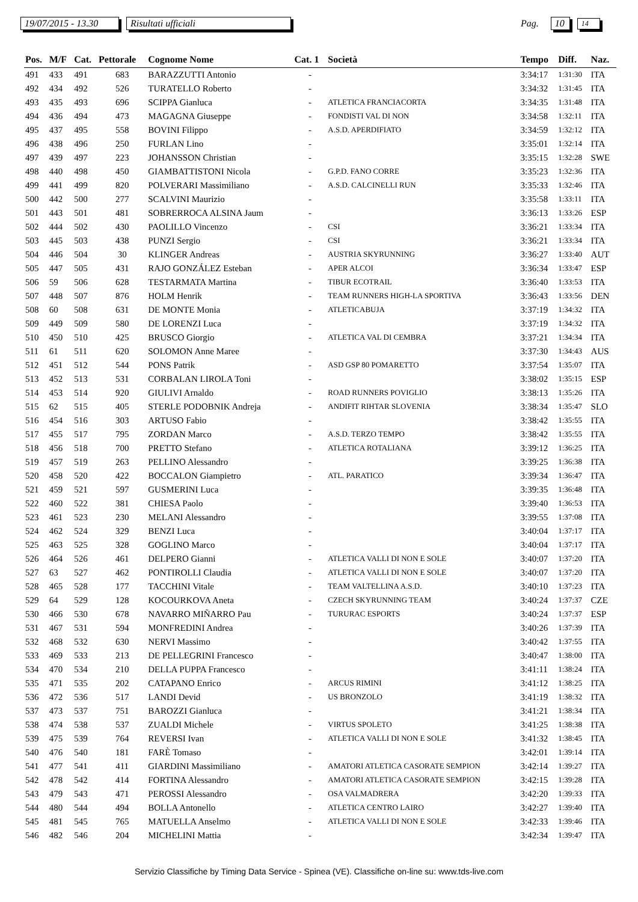19/07/2015 - 13.30 Risultati ufficiali Pag. 10 14
| Pos. | M/F | Cat. | Pettorale | Cognome Nome | Cat. 1 | Società | Tempo | Diff. | Naz. |
| --- | --- | --- | --- | --- | --- | --- | --- | --- | --- |
| 491 | 433 | 491 | 683 | BARAZZUTTI Antonio | - | | 3:34:17 | 1:31:30 | ITA |
| 492 | 434 | 492 | 526 | TURATELLO Roberto | - | | 3:34:32 | 1:31:45 | ITA |
| 493 | 435 | 493 | 696 | SCIPPA Gianluca | - | ATLETICA FRANCIACORTA | 3:34:35 | 1:31:48 | ITA |
| 494 | 436 | 494 | 473 | MAGAGNA Giuseppe | - | FONDISTI VAL DI NON | 3:34:58 | 1:32:11 | ITA |
| 495 | 437 | 495 | 558 | BOVINI Filippo | - | A.S.D. APERDIFIATO | 3:34:59 | 1:32:12 | ITA |
| 496 | 438 | 496 | 250 | FURLAN Lino | - | | 3:35:01 | 1:32:14 | ITA |
| 497 | 439 | 497 | 223 | JOHANSSON Christian | - | | 3:35:15 | 1:32:28 | SWE |
| 498 | 440 | 498 | 450 | GIAMBATTISTONI Nicola | - | G.P.D. FANO CORRE | 3:35:23 | 1:32:36 | ITA |
| 499 | 441 | 499 | 820 | POLVERARI Massimiliano | - | A.S.D. CALCINELLI RUN | 3:35:33 | 1:32:46 | ITA |
| 500 | 442 | 500 | 277 | SCALVINI Maurizio | - | | 3:35:58 | 1:33:11 | ITA |
| 501 | 443 | 501 | 481 | SOBRERROCA ALSINA Jaum | - | | 3:36:13 | 1:33:26 | ESP |
| 502 | 444 | 502 | 430 | PAOLILLO Vincenzo | - | CSI | 3:36:21 | 1:33:34 | ITA |
| 503 | 445 | 503 | 438 | PUNZI Sergio | - | CSI | 3:36:21 | 1:33:34 | ITA |
| 504 | 446 | 504 | 30 | KLINGER Andreas | - | AUSTRIA SKYRUNNING | 3:36:27 | 1:33:40 | AUT |
| 505 | 447 | 505 | 431 | RAJO GONZÁLEZ Esteban | - | APER ALCOI | 3:36:34 | 1:33:47 | ESP |
| 506 | 59 | 506 | 628 | TESTARMATA Martina | - | TIBUR ECOTRAIL | 3:36:40 | 1:33:53 | ITA |
| 507 | 448 | 507 | 876 | HOLM Henrik | - | TEAM RUNNERS HIGH-LA SPORTIVA | 3:36:43 | 1:33:56 | DEN |
| 508 | 60 | 508 | 631 | DE MONTE Monia | - | ATLETICABUJA | 3:37:19 | 1:34:32 | ITA |
| 509 | 449 | 509 | 580 | DE LORENZI Luca | - | | 3:37:19 | 1:34:32 | ITA |
| 510 | 450 | 510 | 425 | BRUSCO Giorgio | - | ATLETICA VAL DI CEMBRA | 3:37:21 | 1:34:34 | ITA |
| 511 | 61 | 511 | 620 | SOLOMON Anne Maree | - | | 3:37:30 | 1:34:43 | AUS |
| 512 | 451 | 512 | 544 | PONS Patrik | - | ASD GSP 80 POMARETTO | 3:37:54 | 1:35:07 | ITA |
| 513 | 452 | 513 | 531 | CORBALAN LIROLA Toni | - | | 3:38:02 | 1:35:15 | ESP |
| 514 | 453 | 514 | 920 | GIULIVI Arnaldo | - | ROAD RUNNERS POVIGLIO | 3:38:13 | 1:35:26 | ITA |
| 515 | 62 | 515 | 405 | STERLE PODOBNIK Andreja | - | ANDIFIT RIHTAR SLOVENIA | 3:38:34 | 1:35:47 | SLO |
| 516 | 454 | 516 | 303 | ARTUSO Fabio | - | | 3:38:42 | 1:35:55 | ITA |
| 517 | 455 | 517 | 795 | ZORDAN Marco | - | A.S.D. TERZO TEMPO | 3:38:42 | 1:35:55 | ITA |
| 518 | 456 | 518 | 700 | PRETTO Stefano | - | ATLETICA ROTALIANA | 3:39:12 | 1:36:25 | ITA |
| 519 | 457 | 519 | 263 | PELLINO Alessandro | - | | 3:39:25 | 1:36:38 | ITA |
| 520 | 458 | 520 | 422 | BOCCALON Giampietro | - | ATL. PARATICO | 3:39:34 | 1:36:47 | ITA |
| 521 | 459 | 521 | 597 | GUSMERINI Luca | - | | 3:39:35 | 1:36:48 | ITA |
| 522 | 460 | 522 | 381 | CHIESA Paolo | - | | 3:39:40 | 1:36:53 | ITA |
| 523 | 461 | 523 | 230 | MELANI Alessandro | - | | 3:39:55 | 1:37:08 | ITA |
| 524 | 462 | 524 | 329 | BENZI Luca | - | | 3:40:04 | 1:37:17 | ITA |
| 525 | 463 | 525 | 328 | GOGLINO Marco | - | | 3:40:04 | 1:37:17 | ITA |
| 526 | 464 | 526 | 461 | DELPERO Gianni | - | ATLETICA VALLI DI NON E SOLE | 3:40:07 | 1:37:20 | ITA |
| 527 | 63 | 527 | 462 | PONTIROLLI Claudia | - | ATLETICA VALLI DI NON E SOLE | 3:40:07 | 1:37:20 | ITA |
| 528 | 465 | 528 | 177 | TACCHINI Vitale | - | TEAM VALTELLINA A.S.D. | 3:40:10 | 1:37:23 | ITA |
| 529 | 64 | 529 | 128 | KOCOURKOVA Aneta | - | CZECH SKYRUNNING TEAM | 3:40:24 | 1:37:37 | CZE |
| 530 | 466 | 530 | 678 | NAVARRO MIÑARRO Pau | - | TURURAC ESPORTS | 3:40:24 | 1:37:37 | ESP |
| 531 | 467 | 531 | 594 | MONFREDINI Andrea | - | | 3:40:26 | 1:37:39 | ITA |
| 532 | 468 | 532 | 630 | NERVI Massimo | - | | 3:40:42 | 1:37:55 | ITA |
| 533 | 469 | 533 | 213 | DE PELLEGRINI Francesco | - | | 3:40:47 | 1:38:00 | ITA |
| 534 | 470 | 534 | 210 | DELLA PUPPA Francesco | - | | 3:41:11 | 1:38:24 | ITA |
| 535 | 471 | 535 | 202 | CATAPANO Enrico | - | ARCUS RIMINI | 3:41:12 | 1:38:25 | ITA |
| 536 | 472 | 536 | 517 | LANDI Devid | - | US BRONZOLO | 3:41:19 | 1:38:32 | ITA |
| 537 | 473 | 537 | 751 | BAROZZI Gianluca | - | | 3:41:21 | 1:38:34 | ITA |
| 538 | 474 | 538 | 537 | ZUALDI Michele | - | VIRTUS SPOLETO | 3:41:25 | 1:38:38 | ITA |
| 539 | 475 | 539 | 764 | REVERSI Ivan | - | ATLETICA VALLI DI NON E SOLE | 3:41:32 | 1:38:45 | ITA |
| 540 | 476 | 540 | 181 | FARÈ Tomaso | - | | 3:42:01 | 1:39:14 | ITA |
| 541 | 477 | 541 | 411 | GIARDINI Massimiliano | - | AMATORI ATLETICA CASORATE SEMPION | 3:42:14 | 1:39:27 | ITA |
| 542 | 478 | 542 | 414 | FORTINA Alessandro | - | AMATORI ATLETICA CASORATE SEMPION | 3:42:15 | 1:39:28 | ITA |
| 543 | 479 | 543 | 471 | PEROSSI Alessandro | - | OSA VALMADRERA | 3:42:20 | 1:39:33 | ITA |
| 544 | 480 | 544 | 494 | BOLLA Antonello | - | ATLETICA CENTRO LAIRO | 3:42:27 | 1:39:40 | ITA |
| 545 | 481 | 545 | 765 | MATUELLA Anselmo | - | ATLETICA VALLI DI NON E SOLE | 3:42:33 | 1:39:46 | ITA |
| 546 | 482 | 546 | 204 | MICHELINI Mattia | - | | 3:42:34 | 1:39:47 | ITA |
Servizio Classifiche by Timing Data Service - Spinea (VE). Classifiche on-line su: www.tds-live.com